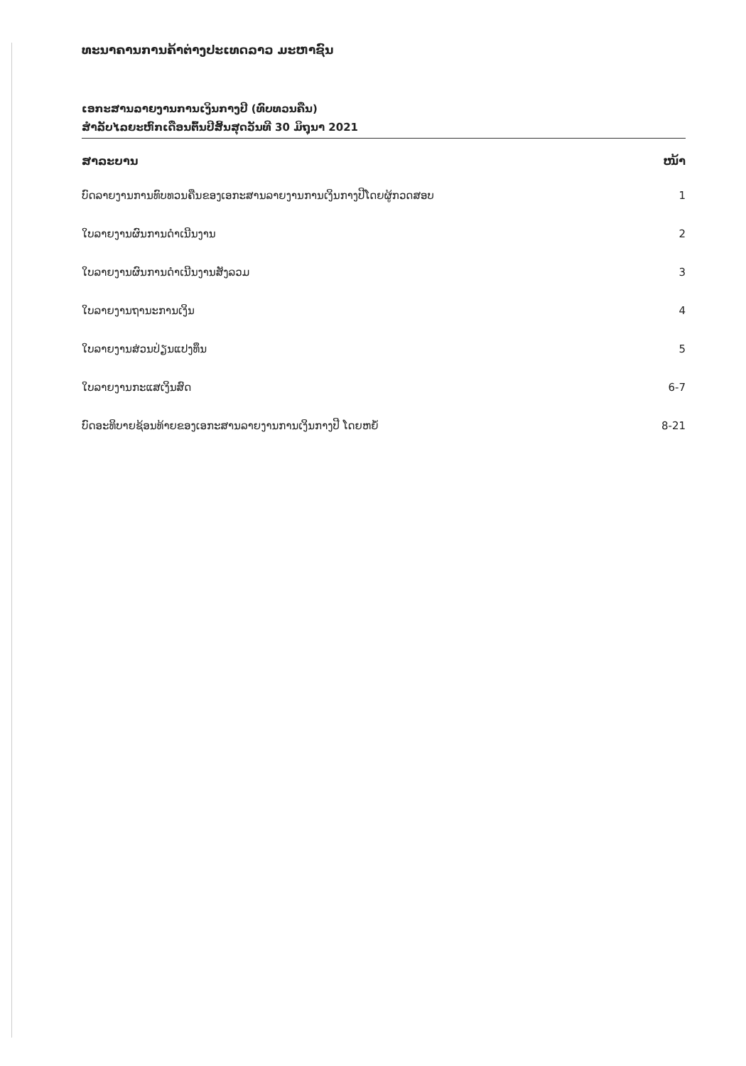ທະນາຄານການຄ້າຕ່າງປະເທດລາວ ມະຫາຊົນ
ເອກະສານລາຍງານການເງິນກາງປີ (ທົບທວນຄືນ)
ສຳລັບໄລຍະຫົກເດືອນຕົ້ນປີສິ້ນສຸດວັນທີ 30 ມິຖຸນາ 2021
ສາລະບານ ໜ້າ
ບົດລາຍງານການທົບທວນຄືນຂອງເອກະສານລາຍງານການເງິນກາງປີໂດຍຜູ້ກວດສອບ 1
ໃບລາຍງານຜົນການດຳເນີນງານ 2
ໃບລາຍງານຜົນການດຳເນີນງານສັງລວມ 3
ໃບລາຍງານຖານະການເງິນ 4
ໃບລາຍງານສ່ວນປ່ຽນແປງທຶນ 5
ໃບລາຍງານກະແສເງິນສົດ 6-7
ບົດອະທິບາຍຊ້ອນທ້າຍຂອງເອກະສານລາຍງານການເງິນກາງປີ ໂດຍຫຍໍ້ 8-21